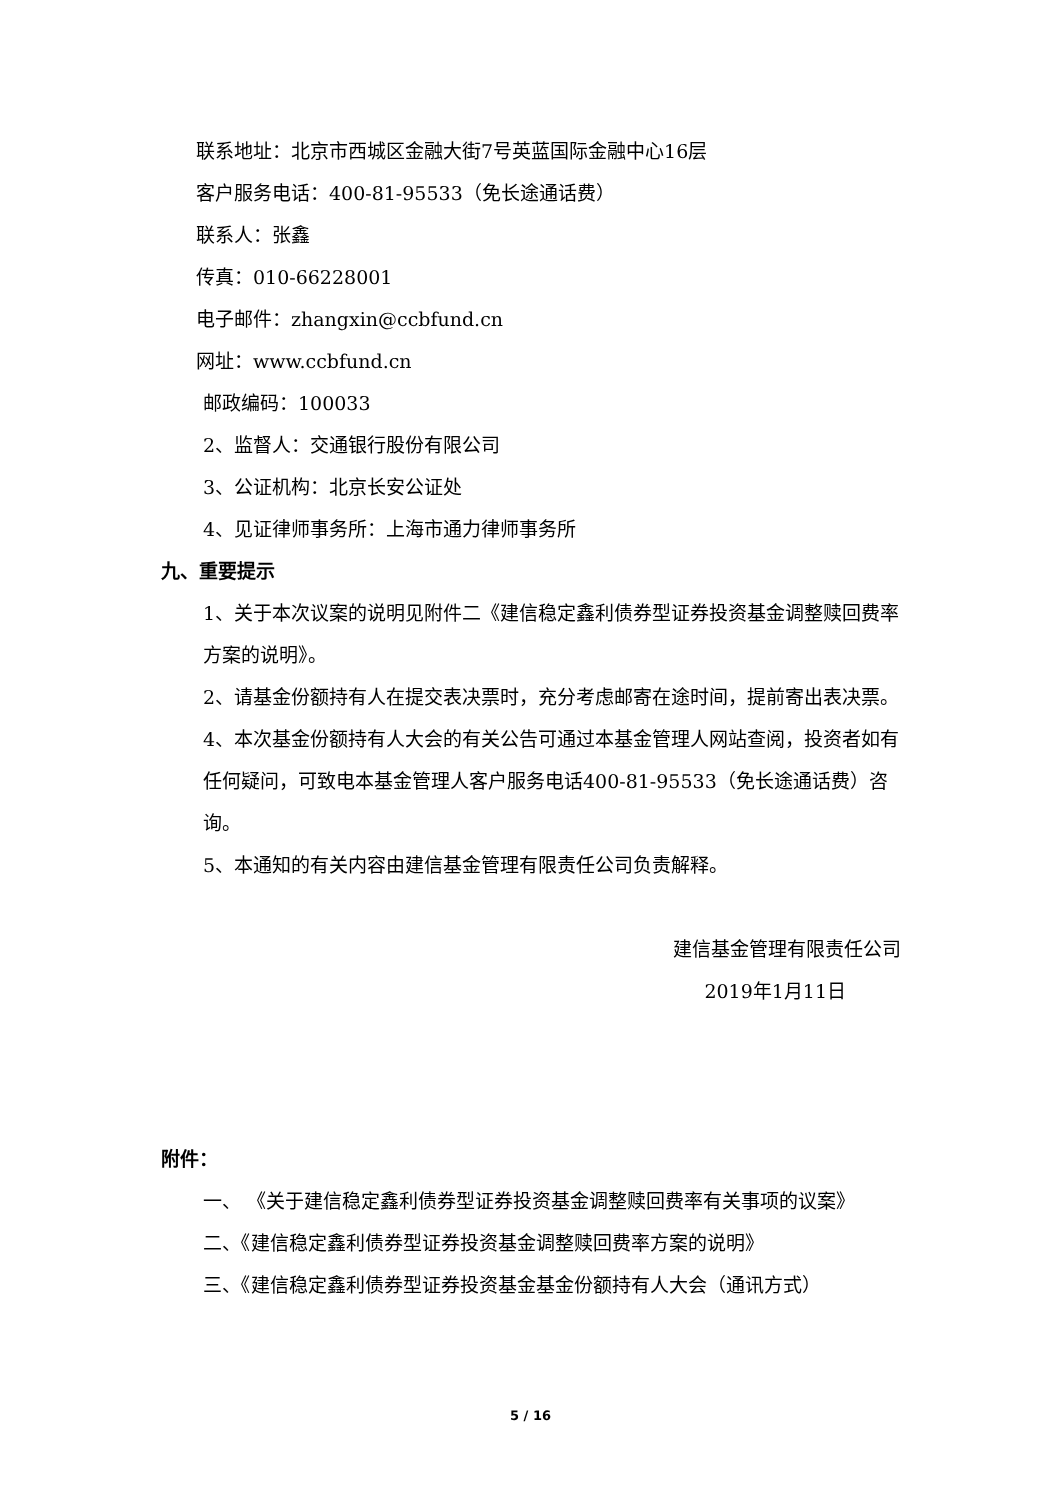联系地址：北京市西城区金融大街7号英蓝国际金融中心16层
客户服务电话：400-81-95533（免长途通话费）
联系人：张鑫
传真：010-66228001
电子邮件：zhangxin@ccbfund.cn
网址：www.ccbfund.cn
邮政编码：100033
2、监督人：交通银行股份有限公司
3、公证机构：北京长安公证处
4、见证律师事务所：上海市通力律师事务所
九、重要提示
1、关于本次议案的说明见附件二《建信稳定鑫利债券型证券投资基金调整赎回费率方案的说明》。
2、请基金份额持有人在提交表决票时，充分考虑邮寄在途时间，提前寄出表决票。
4、本次基金份额持有人大会的有关公告可通过本基金管理人网站查阅，投资者如有任何疑问，可致电本基金管理人客户服务电话400-81-95533（免长途通话费）咨询。
5、本通知的有关内容由建信基金管理有限责任公司负责解释。
建信基金管理有限责任公司
2019年1月11日
附件：
一、 《关于建信稳定鑫利债券型证券投资基金调整赎回费率有关事项的议案》
二、《建信稳定鑫利债券型证券投资基金调整赎回费率方案的说明》
三、《建信稳定鑫利债券型证券投资基金基金份额持有人大会（通讯方式）
5 / 16